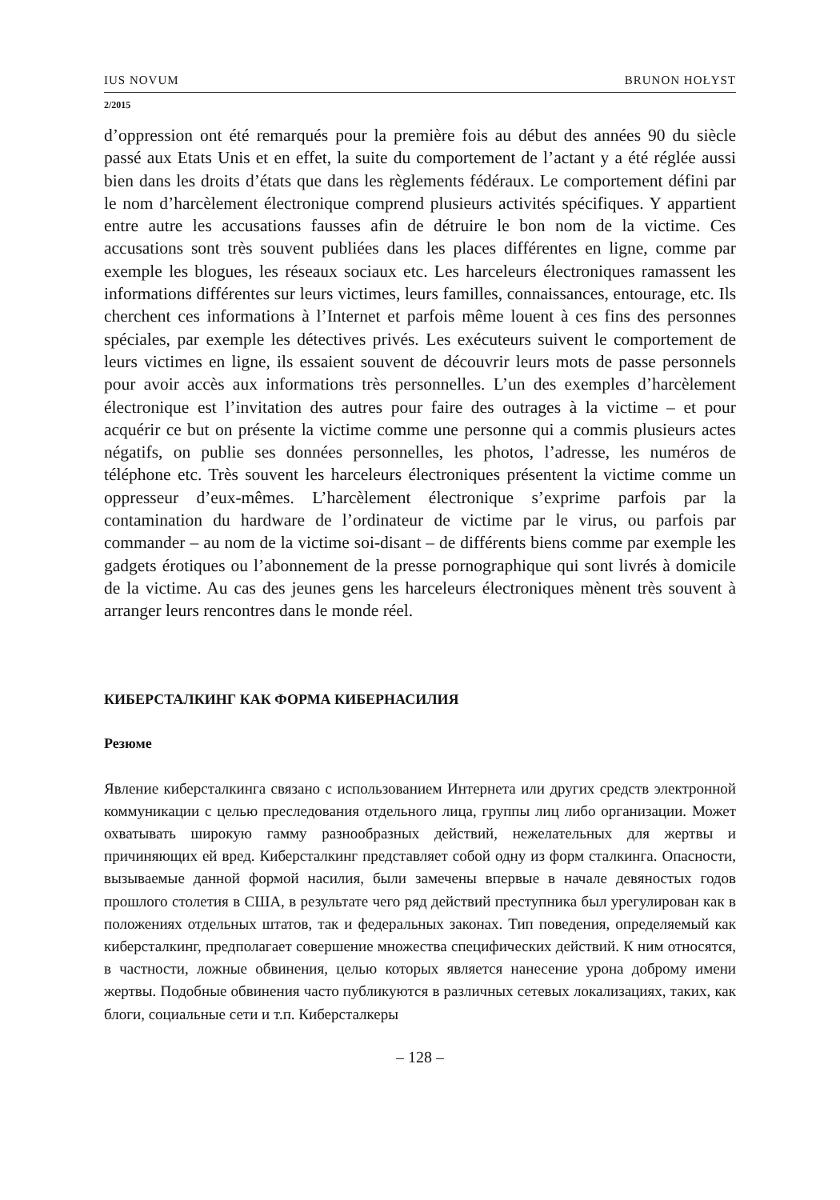IUS NOVUM BRUNON HOŁYST
2/2015
d’oppression ont été remarqués pour la première fois au début des années 90 du siècle passé aux Etats Unis et en effet, la suite du comportement de l’actant y a été réglée aussi bien dans les droits d’états que dans les règlements fédéraux. Le comportement défini par le nom d’harcèlement électronique comprend plusieurs activités spécifiques. Y appartient entre autre les accusations fausses afin de détruire le bon nom de la victime. Ces accusations sont très souvent publiées dans les places différentes en ligne, comme par exemple les blogues, les réseaux sociaux etc. Les harceleurs électroniques ramassent les informations différentes sur leurs victimes, leurs familles, connaissances, entourage, etc. Ils cherchent ces informations à l’Internet et parfois même louent à ces fins des personnes spéciales, par exemple les détectives privés. Les exécuteurs suivent le comportement de leurs victimes en ligne, ils essaient souvent de découvrir leurs mots de passe personnels pour avoir accès aux informations très personnelles. L’un des exemples d’harcèlement électronique est l’invitation des autres pour faire des outrages à la victime – et pour acquérir ce but on présente la victime comme une personne qui a commis plusieurs actes négatifs, on publie ses données personnelles, les photos, l’adresse, les numéros de téléphone etc. Très souvent les harceleurs électroniques présentent la victime comme un oppresseur d’eux-mêmes. L’harcèlement électronique s’exprime parfois par la contamination du hardware de l’ordinateur de victime par le virus, ou parfois par commander – au nom de la victime soi-disant – de différents biens comme par exemple les gadgets érotiques ou l’abonnement de la presse pornographique qui sont livrés à domicile de la victime. Au cas des jeunes gens les harceleurs électroniques mènent très souvent à arranger leurs rencontres dans le monde réel.
КИБЕРСТАЛКИНГ КАК ФОРМА КИБЕРНАСИЛИЯ
Резюме
Явление киберсталкинга связано с использованием Интернета или других средств электронной коммуникации с целью преследования отдельного лица, группы лиц либо организации. Может охватывать широкую гамму разнообразных действий, нежелательных для жертвы и причиняющих ей вред. Киберсталкинг представляет собой одну из форм сталкинга. Опасности, вызываемые данной формой насилия, были замечены впервые в начале девяностых годов прошлого столетия в США, в результате чего ряд действий преступника был урегулирован как в положениях отдельных штатов, так и федеральных законах. Тип поведения, определяемый как киберсталкинг, предполагает совершение множества специфических действий. К ним относятся, в частности, ложные обвинения, целью которых является нанесение урона доброму имени жертвы. Подобные обвинения часто публикуются в различных сетевых локализациях, таких, как блоги, социальные сети и т.п. Киберсталкеры
– 128 –